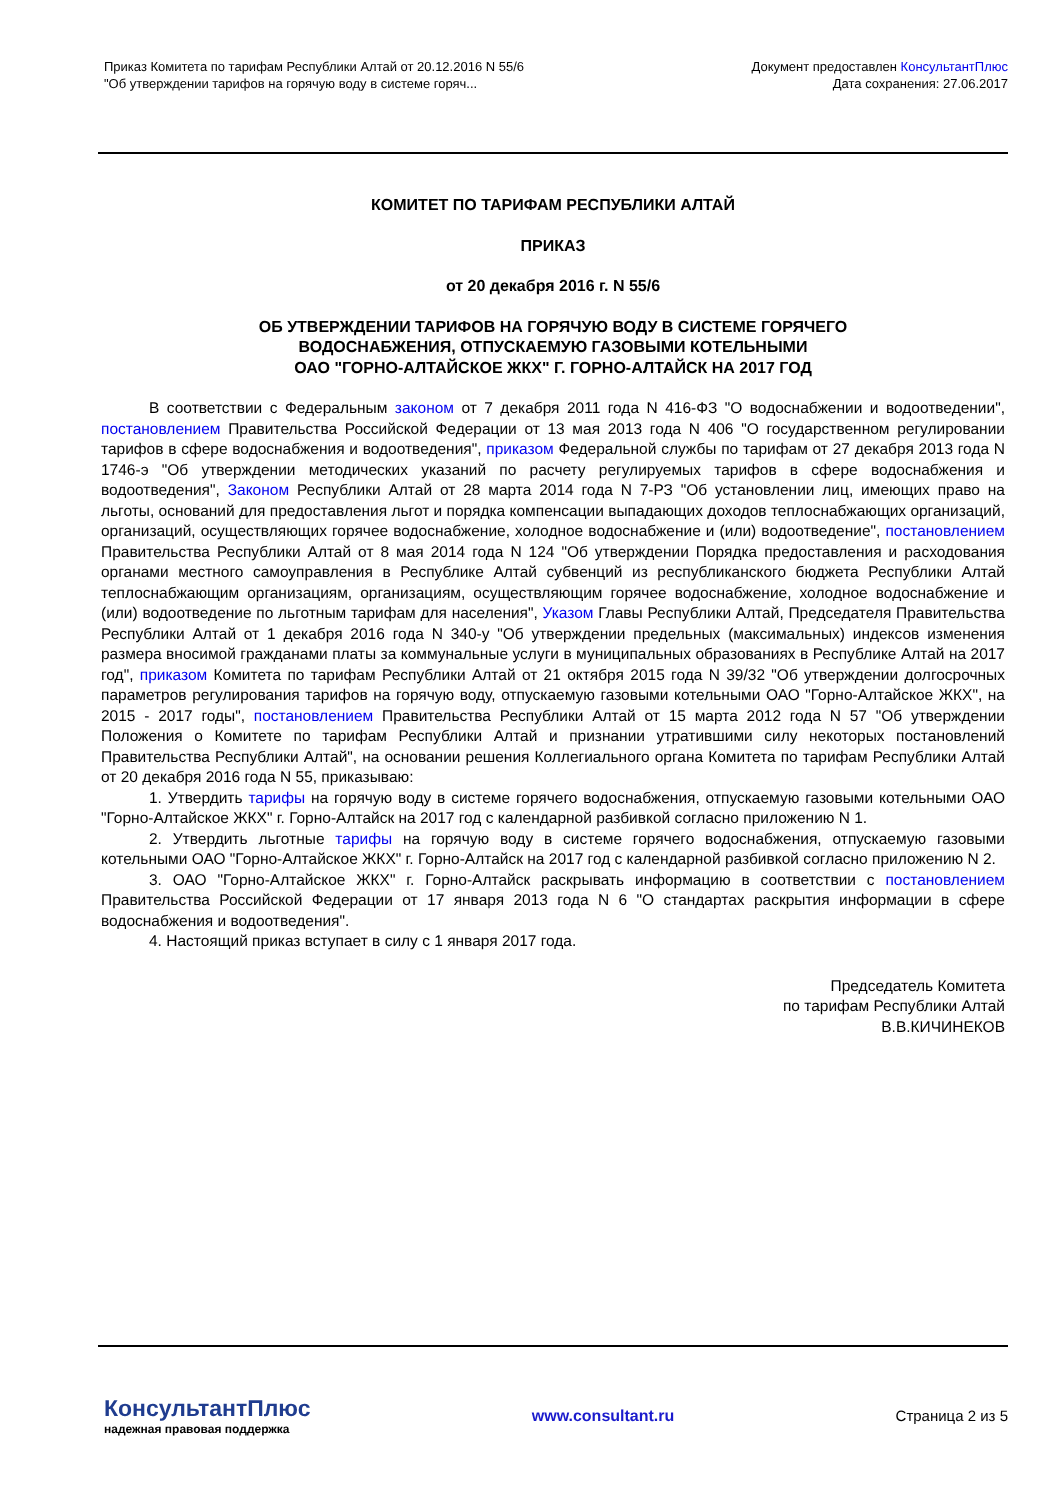Приказ Комитета по тарифам Республики Алтай от 20.12.2016 N 55/6
"Об утверждении тарифов на горячую воду в системе горяч...
Документ предоставлен КонсультантПлюс
Дата сохранения: 27.06.2017
КОМИТЕТ ПО ТАРИФАМ РЕСПУБЛИКИ АЛТАЙ
ПРИКАЗ
от 20 декабря 2016 г. N 55/6
ОБ УТВЕРЖДЕНИИ ТАРИФОВ НА ГОРЯЧУЮ ВОДУ В СИСТЕМЕ ГОРЯЧЕГО
ВОДОСНАБЖЕНИЯ, ОТПУСКАЕМУЮ ГАЗОВЫМИ КОТЕЛЬНЫМИ
ОАО "ГОРНО-АЛТАЙСКОЕ ЖКХ" Г. ГОРНО-АЛТАЙСК НА 2017 ГОД
В соответствии с Федеральным законом от 7 декабря 2011 года N 416-ФЗ "О водоснабжении и водоотведении", постановлением Правительства Российской Федерации от 13 мая 2013 года N 406 "О государственном регулировании тарифов в сфере водоснабжения и водоотведения", приказом Федеральной службы по тарифам от 27 декабря 2013 года N 1746-э "Об утверждении методических указаний по расчету регулируемых тарифов в сфере водоснабжения и водоотведения", Законом Республики Алтай от 28 марта 2014 года N 7-РЗ "Об установлении лиц, имеющих право на льготы, оснований для предоставления льгот и порядка компенсации выпадающих доходов теплоснабжающих организаций, организаций, осуществляющих горячее водоснабжение, холодное водоснабжение и (или) водоотведение", постановлением Правительства Республики Алтай от 8 мая 2014 года N 124 "Об утверждении Порядка предоставления и расходования органами местного самоуправления в Республике Алтай субвенций из республиканского бюджета Республики Алтай теплоснабжающим организациям, организациям, осуществляющим горячее водоснабжение, холодное водоснабжение и (или) водоотведение по льготным тарифам для населения", Указом Главы Республики Алтай, Председателя Правительства Республики Алтай от 1 декабря 2016 года N 340-у "Об утверждении предельных (максимальных) индексов изменения размера вносимой гражданами платы за коммунальные услуги в муниципальных образованиях в Республике Алтай на 2017 год", приказом Комитета по тарифам Республики Алтай от 21 октября 2015 года N 39/32 "Об утверждении долгосрочных параметров регулирования тарифов на горячую воду, отпускаемую газовыми котельными ОАО "Горно-Алтайское ЖКХ", на 2015 - 2017 годы", постановлением Правительства Республики Алтай от 15 марта 2012 года N 57 "Об утверждении Положения о Комитете по тарифам Республики Алтай и признании утратившими силу некоторых постановлений Правительства Республики Алтай", на основании решения Коллегиального органа Комитета по тарифам Республики Алтай от 20 декабря 2016 года N 55, приказываю:
1. Утвердить тарифы на горячую воду в системе горячего водоснабжения, отпускаемую газовыми котельными ОАО "Горно-Алтайское ЖКХ" г. Горно-Алтайск на 2017 год с календарной разбивкой согласно приложению N 1.
2. Утвердить льготные тарифы на горячую воду в системе горячего водоснабжения, отпускаемую газовыми котельными ОАО "Горно-Алтайское ЖКХ" г. Горно-Алтайск на 2017 год с календарной разбивкой согласно приложению N 2.
3. ОАО "Горно-Алтайское ЖКХ" г. Горно-Алтайск раскрывать информацию в соответствии с постановлением Правительства Российской Федерации от 17 января 2013 года N 6 "О стандартах раскрытия информации в сфере водоснабжения и водоотведения".
4. Настоящий приказ вступает в силу с 1 января 2017 года.
Председатель Комитета
по тарифам Республики Алтай
В.В.КИЧИНЕКОВ
КонсультантПлюс
надежная правовая поддержка
www.consultant.ru Страница 2 из 5